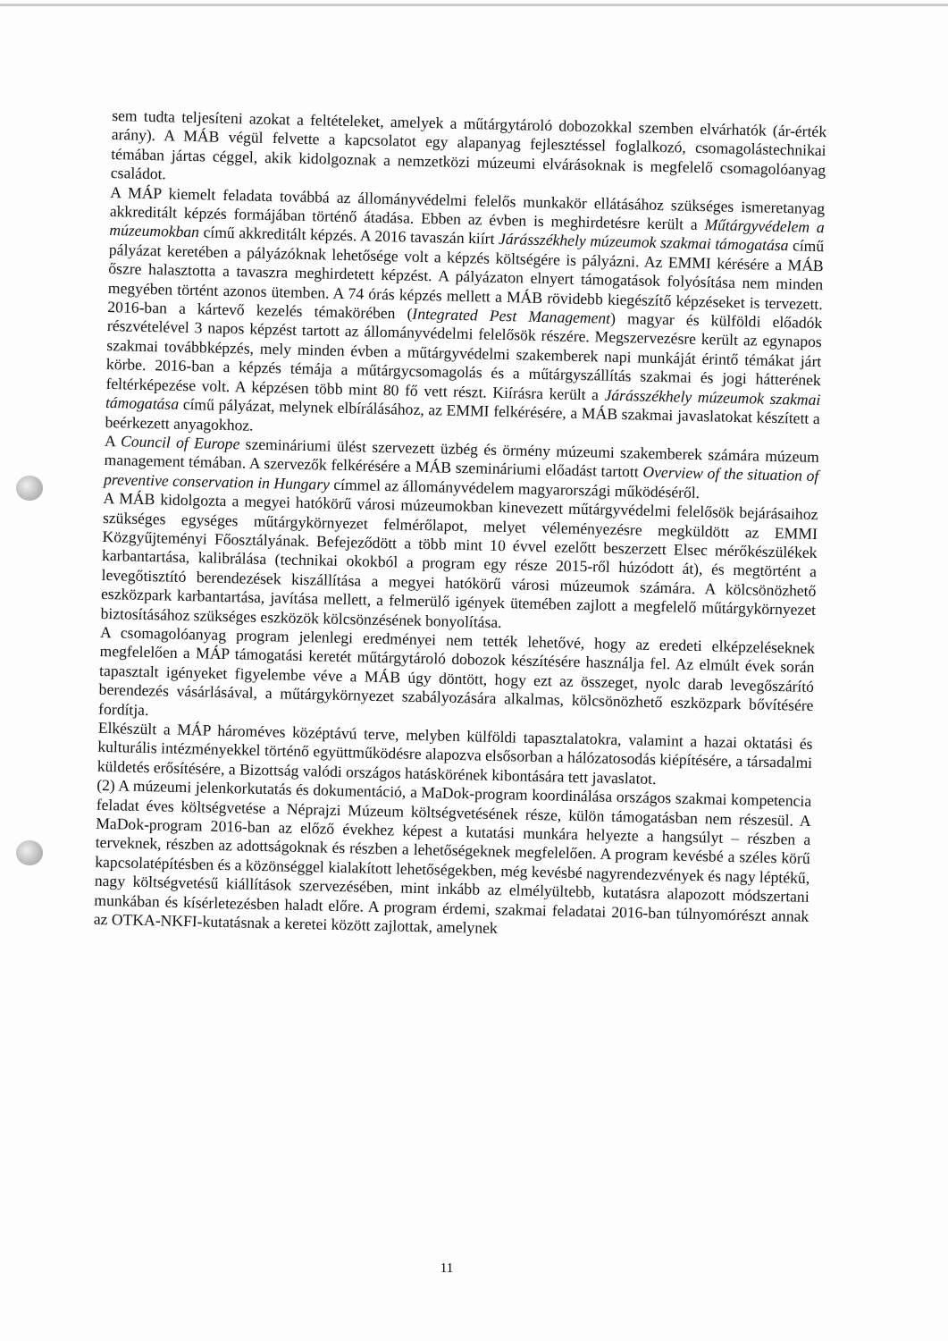sem tudta teljesíteni azokat a feltételeket, amelyek a műtárgytároló dobozokkal szemben elvárhatók (ár-érték arány). A MÁB végül felvette a kapcsolatot egy alapanyag fejlesztéssel foglalkozó, csomagolástechnikai témában jártas céggel, akik kidolgoznak a nemzetközi múzeumi elvárásoknak is megfelelő csomagolóanyag családot.
A MÁP kiemelt feladata továbbá az állományvédelmi felelős munkakör ellátásához szükséges ismeretanyag akkreditált képzés formájában történő átadása. Ebben az évben is meghirdetésre került a Műtárgyvédelem a múzeumokban című akkreditált képzés. A 2016 tavaszán kiírt Járásszékhely múzeumok szakmai támogatása című pályázat keretében a pályázóknak lehetősége volt a képzés költségére is pályázni. Az EMMI kérésére a MÁB őszre halasztotta a tavaszra meghirdetett képzést. A pályázaton elnyert támogatások folyósítása nem minden megyében történt azonos ütemben. A 74 órás képzés mellett a MÁB rövidebb kiegészítő képzéseket is tervezett. 2016-ban a kártevő kezelés témakörében (Integrated Pest Management) magyar és külföldi előadók részvételével 3 napos képzést tartott az állományvédelmi felelősök részére. Megszervezésre került az egynapos szakmai továbbképzés, mely minden évben a műtárgyvédelmi szakemberek napi munkáját érintő témákat járt körbe. 2016-ban a képzés témája a műtárgycsomagolás és a műtárgyszállítás szakmai és jogi hátterének feltérképezése volt. A képzésen több mint 80 fő vett részt. Kiírásra került a Járásszékhely múzeumok szakmai támogatása című pályázat, melynek elbírálásához, az EMMI felkérésére, a MÁB szakmai javaslatokat készített a beérkezett anyagokhoz.
A Council of Europe szemináriumi ülést szervezett üzbég és örmény múzeumi szakemberek számára múzeum management témában. A szervezők felkérésére a MÁB szemináriumi előadást tartott Overview of the situation of preventive conservation in Hungary címmel az állományvédelem magyarországi működéséről.
A MÁB kidolgozta a megyei hatókörű városi múzeumokban kinevezett műtárgyvédelmi felelősök bejárásaihoz szükséges egységes műtárgykörnyezet felmérőlapot, melyet véleményezésre megküldött az EMMI Közgyűjteményi Főosztályának. Befejeződött a több mint 10 évvel ezelőtt beszerzett Elsec mérőkészülékek karbantartása, kalibrálása (technikai okokból a program egy része 2015-ről húzódott át), és megtörtént a levegőtisztító berendezések kiszállítása a megyei hatókörű városi múzeumok számára. A kölcsönözhető eszközpark karbantartása, javítása mellett, a felmerülő igények ütemében zajlott a megfelelő műtárgykörnyezet biztosításához szükséges eszközök kölcsönzésének bonyolítása.
A csomagolóanyag program jelenlegi eredményei nem tették lehetővé, hogy az eredeti elképzeléseknek megfelelően a MÁP támogatási keretét műtárgytároló dobozok készítésére használja fel. Az elmúlt évek során tapasztalt igényeket figyelembe véve a MÁB úgy döntött, hogy ezt az összeget, nyolc darab levegőszárító berendezés vásárlásával, a műtárgykörnyezet szabályozására alkalmas, kölcsönözhető eszközpark bővítésére fordítja.
Elkészült a MÁP hároméves középtávú terve, melyben külföldi tapasztalatokra, valamint a hazai oktatási és kulturális intézményekkel történő együttműködésre alapozva elsősorban a hálózatosodás kiépítésére, a társadalmi küldetés erősítésére, a Bizottság valódi országos hatáskörének kibontására tett javaslatot.
(2) A múzeumi jelenkorkutatás és dokumentáció, a MaDok-program koordinálása országos szakmai kompetencia feladat éves költségvetése a Néprajzi Múzeum költségvetésének része, külön támogatásban nem részesül. A MaDok-program 2016-ban az előző évekhez képest a kutatási munkára helyezte a hangsúlyt – részben a terveknek, részben az adottságoknak és részben a lehetőségeknek megfelelően. A program kevésbé a széles körű kapcsolatépítésben és a közönséggel kialakított lehetőségekben, még kevésbé nagyrendezvények és nagy léptékű, nagy költségvetésű kiállítások szervezésében, mint inkább az elmélyültebb, kutatásra alapozott módszertani munkában és kísérletezésben haladt előre. A program érdemi, szakmai feladatai 2016-ban túlnyomórészt annak az OTKA-NKFI-kutatásnak a keretei között zajlottak, amelynek
11